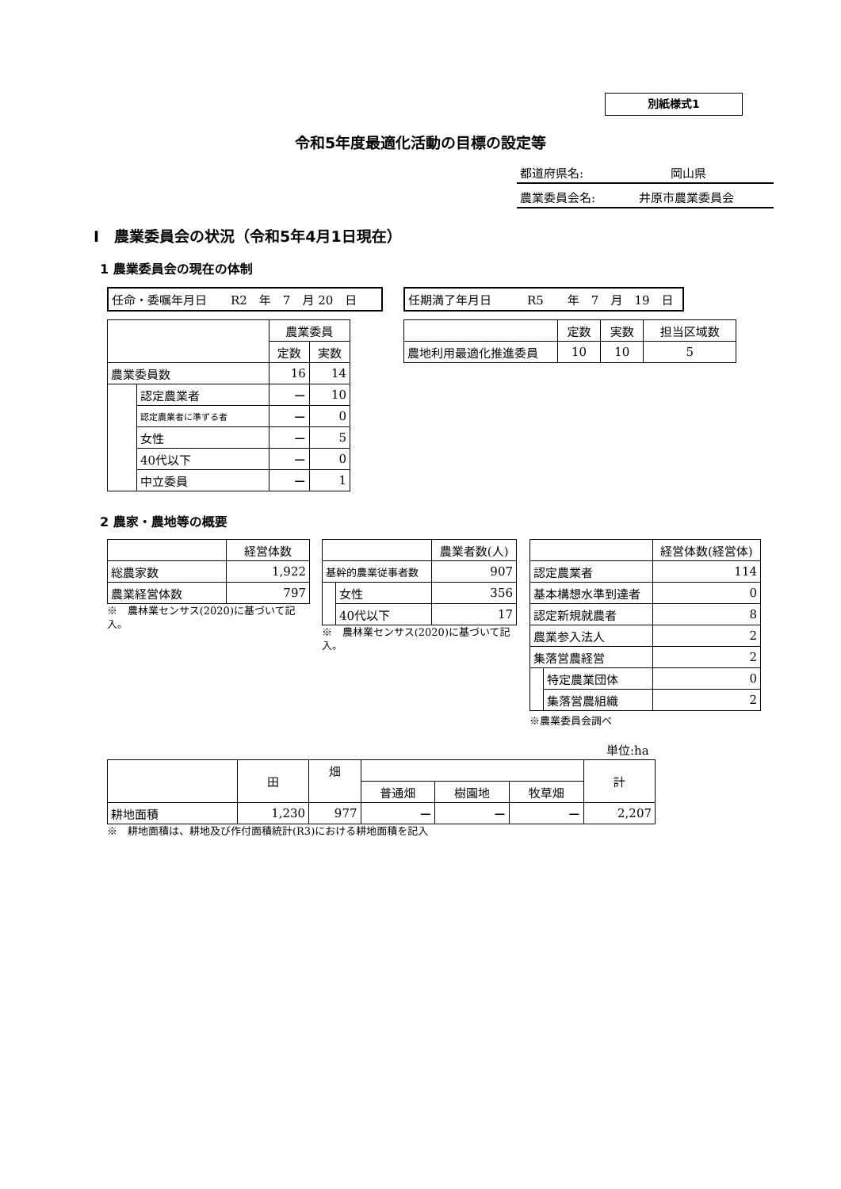別紙様式1
令和5年度最適化活動の目標の設定等
都道府県名: 岡山県
農業委員会名: 井原市農業委員会
Ⅰ　農業委員会の状況（令和5年4月1日現在）
1 農業委員会の現在の体制
任命・委嘱年月日　　R2　年　7　月 20　日 任期満了年月日　　　R5　　年　7　月　19　日
| | | 農業委員 | |
| | | 定数 | 実数 |
| 農業委員数 | | 16 | 14 |
| | 認定農業者 | ー | 10 |
| | 認定農業者に準ずる者 | ー | 0 |
| | 女性 | ー | 5 |
| | 40代以下 | ー | 0 |
| | 中立委員 | ー | 1 |
| | 定数 | 実数 | 担当区域数 |
| 農地利用最適化推進委員 | 10 | 10 | 5 |
2 農家・農地等の概要
| | 経営体数 |
| 総農家数 | 1,922 |
| 農業経営体数 | 797 |
※　農林業センサス(2020)に基づいて記入。
| | | 農業者数(人) |
| 基幹的農業従事者数 | | 907 |
| | 女性 | 356 |
| | 40代以下 | 17 |
※　農林業センサス(2020)に基づいて記入。
| | | 経営体数(経営体) |
| 認定農業者 | | 114 |
| 基本構想水準到達者 | | 0 |
| 認定新規就農者 | | 8 |
| 農業参入法人 | | 2 |
| 集落営農経営 | | 2 |
| | 特定農業団体 | 0 |
| | 集落営農組織 | 2 |
※農業委員会調べ
単位:ha
| | 田 | 畑 | | | | 計 |
| | | | 普通畑 | 樹園地 | 牧草畑 | |
| 耕地面積 | 1,230 | 977 | ー | ー | ー | 2,207 |
※　耕地面積は、耕地及び作付面積統計(R3)における耕地面積を記入